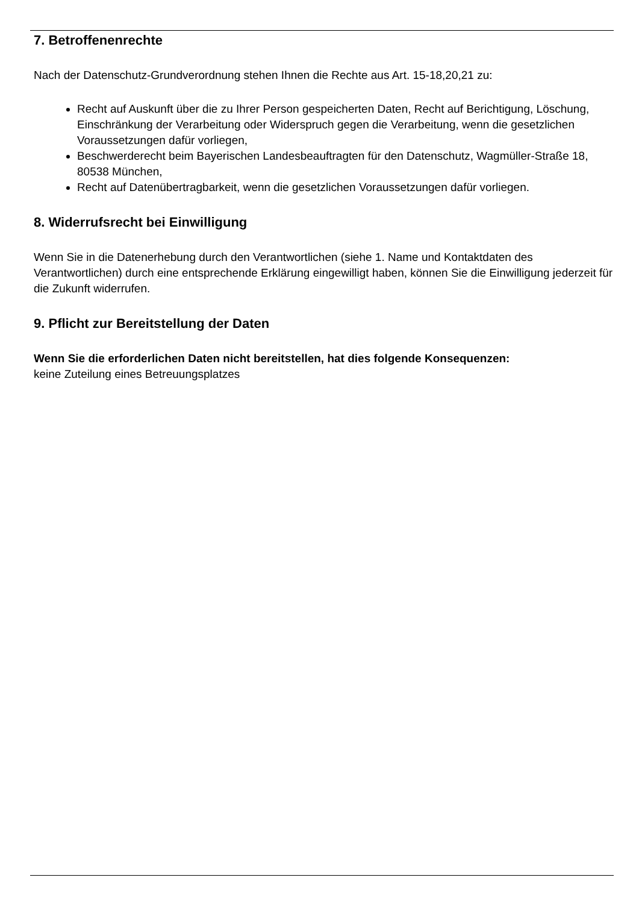7. Betroffenenrechte
Nach der Datenschutz-Grundverordnung stehen Ihnen die Rechte aus Art. 15-18,20,21 zu:
Recht auf Auskunft über die zu Ihrer Person gespeicherten Daten, Recht auf Berichtigung, Löschung, Einschränkung der Verarbeitung oder Widerspruch gegen die Verarbeitung, wenn die gesetzlichen Voraussetzungen dafür vorliegen,
Beschwerderecht beim Bayerischen Landesbeauftragten für den Datenschutz, Wagmüller-Straße 18, 80538 München,
Recht auf Datenübertragbarkeit, wenn die gesetzlichen Voraussetzungen dafür vorliegen.
8. Widerrufsrecht bei Einwilligung
Wenn Sie in die Datenerhebung durch den Verantwortlichen (siehe 1. Name und Kontaktdaten des Verantwortlichen) durch eine entsprechende Erklärung eingewilligt haben, können Sie die Einwilligung jederzeit für die Zukunft widerrufen.
9. Pflicht zur Bereitstellung der Daten
Wenn Sie die erforderlichen Daten nicht bereitstellen, hat dies folgende Konsequenzen:
keine Zuteilung eines Betreuungsplatzes